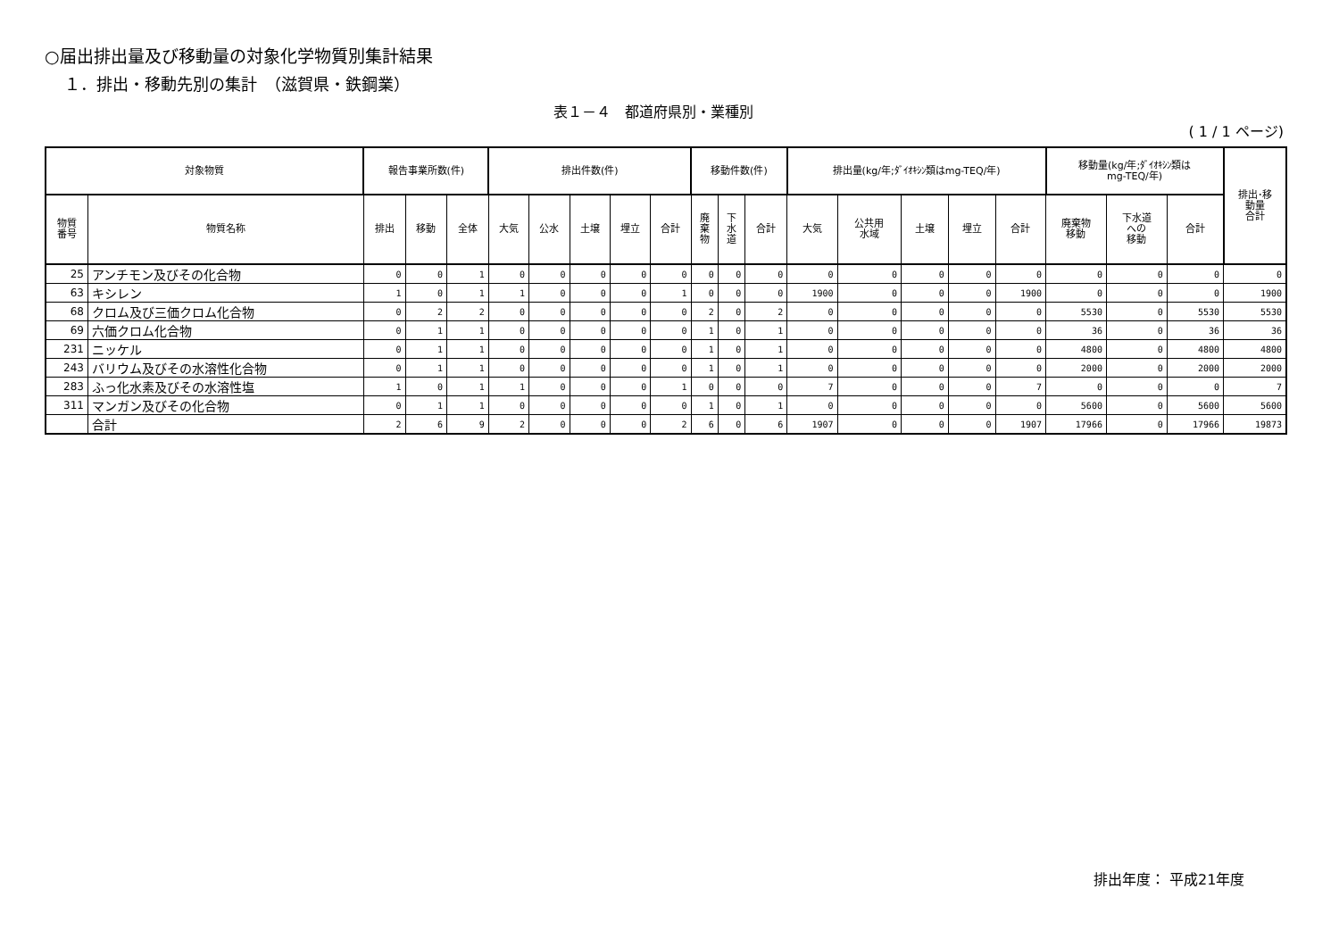○届出排出量及び移動量の対象化学物質別集計結果
１．排出・移動先別の集計　（滋賀県・鉄鋼業）
表１－４　都道府県別・業種別
( 1 / 1 ページ)
| 対象物質 | | 報告事業所数(件) | | | 排出件数(件) | | | | | 移動件数(件) | | | 排出量(kg/年;ﾀﾞｲｵｷｼﾝ類はmg-TEQ/年) | | | | | 移動量(kg/年;ﾀﾞｲｵｷｼﾝ類は mg-TEQ/年) | | | 排出･移 動量 合計 |
| --- | --- | --- | --- | --- | --- | --- | --- | --- | --- | --- | --- | --- | --- | --- | --- | --- | --- | --- | --- | --- | --- |
| 物質 番号 | 物質名称 | 排出 | 移動 | 全体 | 大気 | 公水 | 土壌 | 埋立 | 合計 | 廃 棄 物 | 下 水 道 | 合計 | 大気 | 公共用 水域 | 土壌 | 埋立 | 合計 | 廃棄物 移動 | 下水道 への 移動 | 合計 | |
| 25 | アンチモン及びその化合物 | 0 | 0 | 1 | 0 | 0 | 0 | 0 | 0 | 0 | 0 | 0 | 0 | 0 | 0 | 0 | 0 | 0 | 0 | 0 | 0 |
| 63 | キシレン | 1 | 0 | 1 | 1 | 0 | 0 | 0 | 1 | 0 | 0 | 0 | 1900 | 0 | 0 | 0 | 1900 | 0 | 0 | 0 | 1900 |
| 68 | クロム及び三価クロム化合物 | 0 | 2 | 2 | 0 | 0 | 0 | 0 | 0 | 2 | 0 | 2 | 0 | 0 | 0 | 0 | 0 | 5530 | 0 | 5530 | 5530 |
| 69 | 六価クロム化合物 | 0 | 1 | 1 | 0 | 0 | 0 | 0 | 0 | 1 | 0 | 1 | 0 | 0 | 0 | 0 | 0 | 36 | 0 | 36 | 36 |
| 231 | ニッケル | 0 | 1 | 1 | 0 | 0 | 0 | 0 | 0 | 1 | 0 | 1 | 0 | 0 | 0 | 0 | 0 | 4800 | 0 | 4800 | 4800 |
| 243 | バリウム及びその水溶性化合物 | 0 | 1 | 1 | 0 | 0 | 0 | 0 | 0 | 1 | 0 | 1 | 0 | 0 | 0 | 0 | 0 | 2000 | 0 | 2000 | 2000 |
| 283 | ふっ化水素及びその水溶性塩 | 1 | 0 | 1 | 1 | 0 | 0 | 0 | 1 | 0 | 0 | 0 | 7 | 0 | 0 | 0 | 7 | 0 | 0 | 0 | 7 |
| 311 | マンガン及びその化合物 | 0 | 1 | 1 | 0 | 0 | 0 | 0 | 0 | 1 | 0 | 1 | 0 | 0 | 0 | 0 | 0 | 5600 | 0 | 5600 | 5600 |
| | 合計 | 2 | 6 | 9 | 2 | 0 | 0 | 0 | 2 | 6 | 0 | 6 | 1907 | 0 | 0 | 0 | 1907 | 17966 | 0 | 17966 | 19873 |
排出年度： 平成21年度